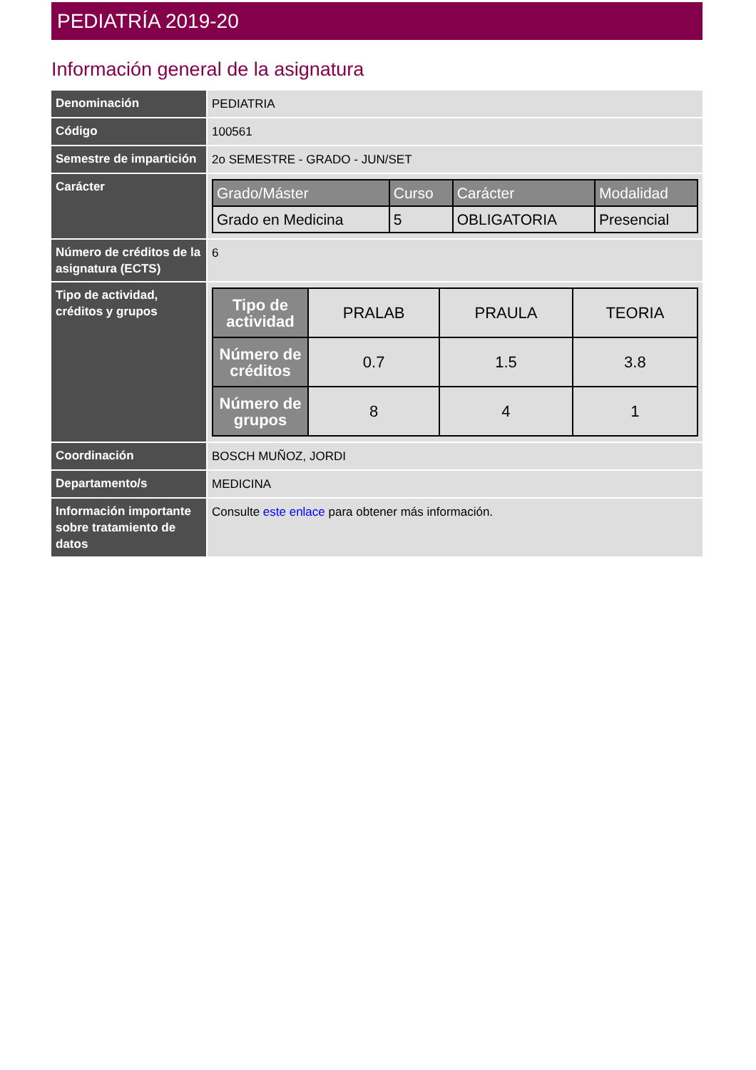PEDIATRÍA 2019-20
Información general de la asignatura
| Denominación | PEDIATRIA |
| Código | 100561 |
| Semestre de impartición | 2o SEMESTRE - GRADO - JUN/SET |
| Carácter | / Grado/Máster / Curso / Carácter / Modalidad / / --- / --- / --- / --- / / Grado en Medicina / 5 / OBLIGATORIA / Presencial / |
| Número de créditos de la asignatura (ECTS) | 6 |
| Tipo de actividad, créditos y grupos | / Tipo de actividad / PRALAB / PRAULA / TEORIA / / Número de créditos / 0.7 / 1.5 / 3.8 / / Número de grupos / 8 / 4 / 1 / |
| Coordinación | BOSCH MUÑOZ, JORDI |
| Departamento/s | MEDICINA |
| Información importante sobre tratamiento de datos | Consulte este enlace para obtener más información. |